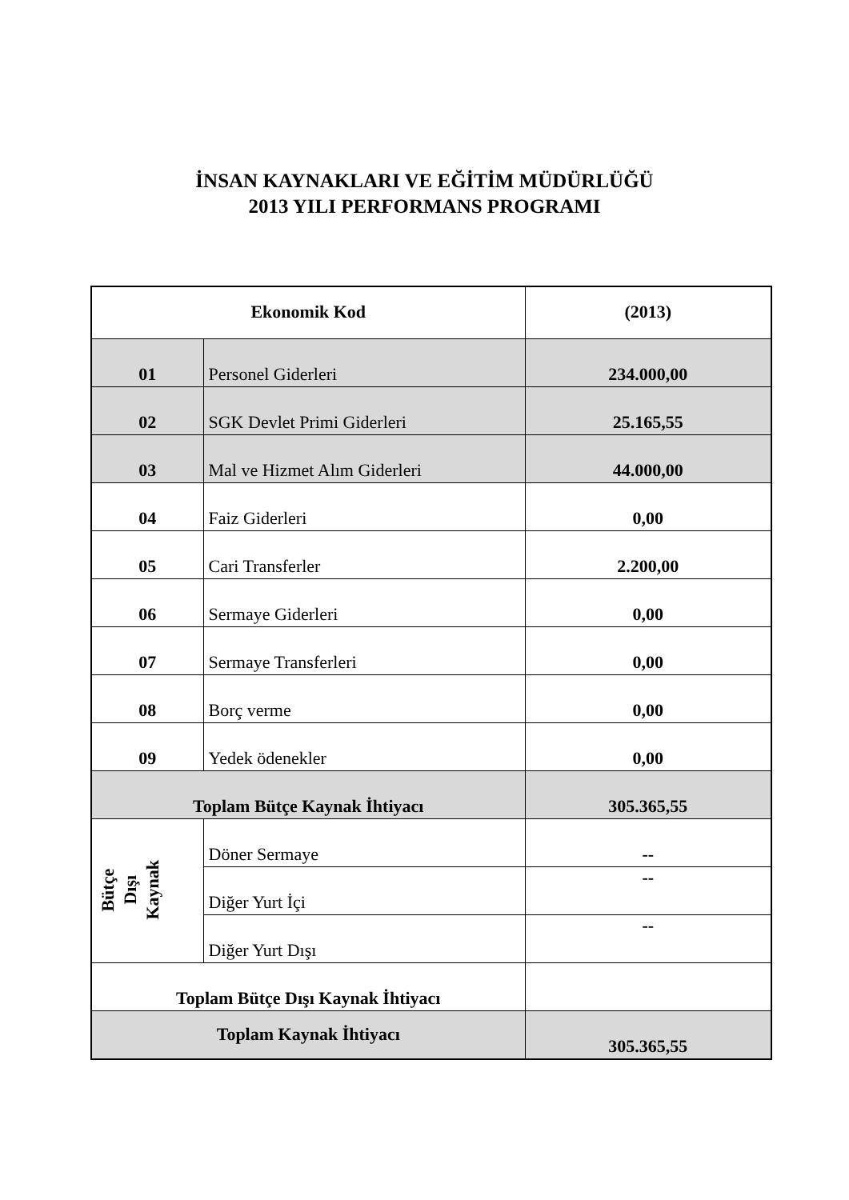İNSAN KAYNAKLARI VE EĞİTİM MÜDÜRLÜĞÜ
2013 YILI PERFORMANS PROGRAMI
| Ekonomik Kod | | (2013) |
| 01 | Personel Giderleri | 234.000,00 |
| 02 | SGK Devlet Primi Giderleri | 25.165,55 |
| 03 | Mal ve Hizmet Alım Giderleri | 44.000,00 |
| 04 | Faiz Giderleri | 0,00 |
| 05 | Cari Transferler | 2.200,00 |
| 06 | Sermaye Giderleri | 0,00 |
| 07 | Sermaye Transferleri | 0,00 |
| 08 | Borç verme | 0,00 |
| 09 | Yedek ödenekler | 0,00 |
| Toplam Bütçe Kaynak İhtiyacı | | 305.365,55 |
| Bütçe Dışı Kaynak | Döner Sermaye | -- |
| | Diğer Yurt İçi | -- |
| | Diğer Yurt Dışı | -- |
| Toplam Bütçe Dışı Kaynak İhtiyacı | | |
| Toplam Kaynak İhtiyacı | | 305.365,55 |